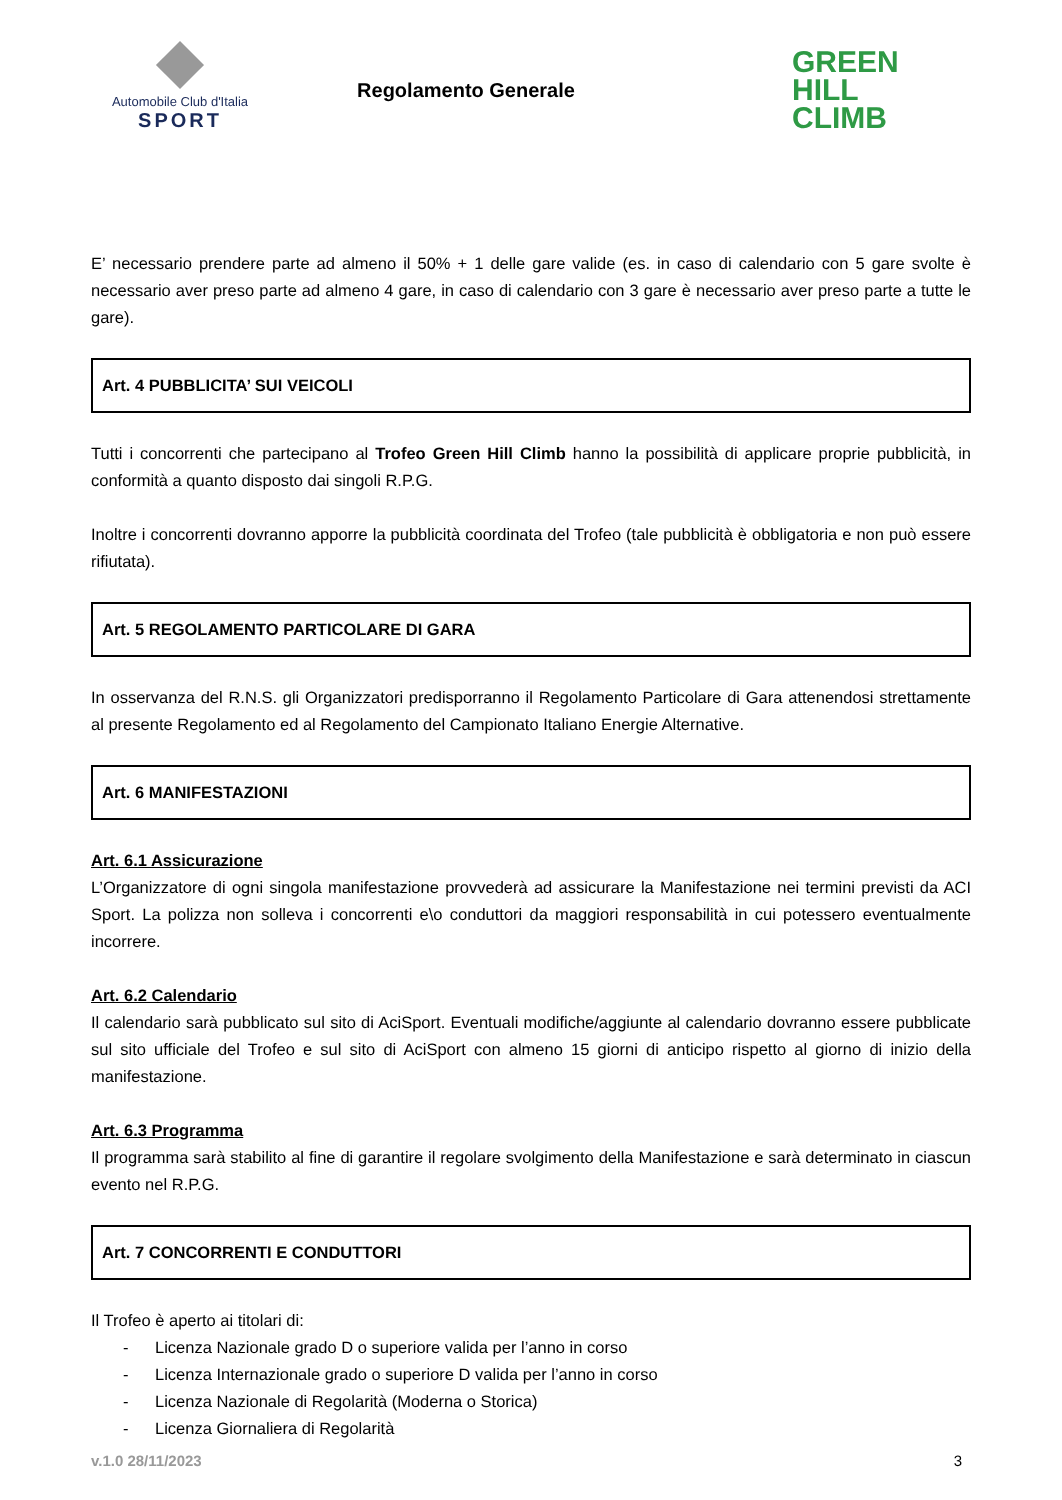Automobile Club d'Italia
SPORT
Regolamento Generale
GREEN
HILL
CLIMB
E’ necessario prendere parte ad almeno il 50% + 1 delle gare valide (es. in caso di calendario con 5 gare svolte è necessario aver preso parte ad almeno 4 gare, in caso di calendario con 3 gare è necessario aver preso parte a tutte le gare).
Art. 4 PUBBLICITA’ SUI VEICOLI
Tutti i concorrenti che partecipano al Trofeo Green Hill Climb hanno la possibilità di applicare proprie pubblicità, in conformità a quanto disposto dai singoli R.P.G.
Inoltre i concorrenti dovranno apporre la pubblicità coordinata del Trofeo (tale pubblicità è obbligatoria e non può essere rifiutata).
Art. 5 REGOLAMENTO PARTICOLARE DI GARA
In osservanza del R.N.S. gli Organizzatori predisporranno il Regolamento Particolare di Gara attenendosi strettamente al presente Regolamento ed al Regolamento del Campionato Italiano Energie Alternative.
Art. 6 MANIFESTAZIONI
Art. 6.1 Assicurazione
L’Organizzatore di ogni singola manifestazione provvederà ad assicurare la Manifestazione nei termini previsti da ACI Sport. La polizza non solleva i concorrenti e\o conduttori da maggiori responsabilità in cui potessero eventualmente incorrere.
Art. 6.2 Calendario
Il calendario sarà pubblicato sul sito di AciSport. Eventuali modifiche/aggiunte al calendario dovranno essere pubblicate sul sito ufficiale del Trofeo e sul sito di AciSport con almeno 15 giorni di anticipo rispetto al giorno di inizio della manifestazione.
Art. 6.3 Programma
Il programma sarà stabilito al fine di garantire il regolare svolgimento della Manifestazione e sarà determinato in ciascun evento nel R.P.G.
Art. 7 CONCORRENTI E CONDUTTORI
Il Trofeo è aperto ai titolari di:
- Licenza Nazionale grado D o superiore valida per l’anno in corso
- Licenza Internazionale grado o superiore D valida per l’anno in corso
- Licenza Nazionale di Regolarità (Moderna o Storica)
- Licenza Giornaliera di Regolarità
v.1.0 28/11/2023 3